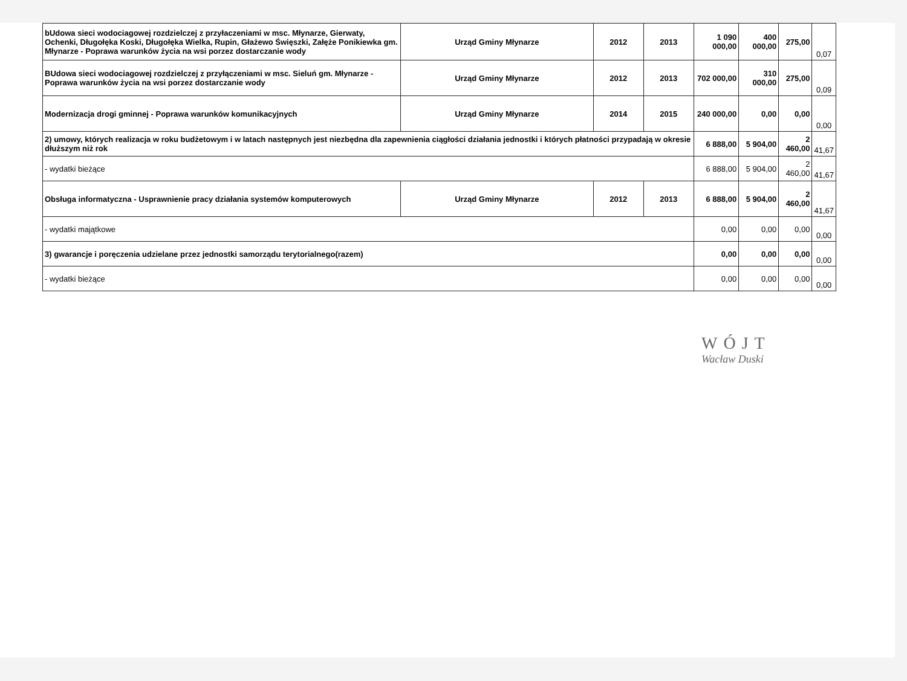| bUdowa sieci wodociagowej rozdzielczej z przyłaczeniami w msc. Młynarze, Gierwaty, Ochenki, Długołęka Koski, Długołęka Wielka, Rupin, Głażewo Święszki, Załęże Ponikiewka gm. Młynarze - Poprawa warunków życia na wsi porzez dostarczanie wody | Urząd Gminy Młynarze | 2012 | 2013 | 1 090 000,00 | 400 000,00 | 275,00 | 0,07 |
| BUdowa sieci wodociagowej rozdzielczej z przyłączeniami w msc. Sieluń gm. Młynarze - Poprawa warunków życia na wsi porzez dostarczanie wody | Urząd Gminy Młynarze | 2012 | 2013 | 702 000,00 | 310 000,00 | 275,00 | 0,09 |
| Modernizacja drogi gminnej - Poprawa warunków komunikacyjnych | Urząd Gminy Młynarze | 2014 | 2015 | 240 000,00 | 0,00 | 0,00 | 0,00 |
| 2) umowy, których realizacja w roku budżetowym i w latach następnych jest niezbędna dla zapewnienia ciągłości działania jednostki i których płatności przypadają w okresie dłuższym niż rok | | | | 6 888,00 | 5 904,00 | 2 460,00 | 41,67 |
| - wydatki bieżące | | | | 6 888,00 | 5 904,00 | 2 460,00 | 41,67 |
| Obsługa informatyczna - Usprawnienie pracy działania systemów komputerowych | Urząd Gminy Młynarze | 2012 | 2013 | 6 888,00 | 5 904,00 | 2 460,00 | 41,67 |
| - wydatki majątkowe | | | | 0,00 | 0,00 | 0,00 | 0,00 |
| 3) gwarancje i poręczenia udzielane przez jednostki samorządu terytorialnego(razem) | | | | 0,00 | 0,00 | 0,00 | 0,00 |
| - wydatki bieżące | | | | 0,00 | 0,00 | 0,00 | 0,00 |
WÓJT
Wacław Duski